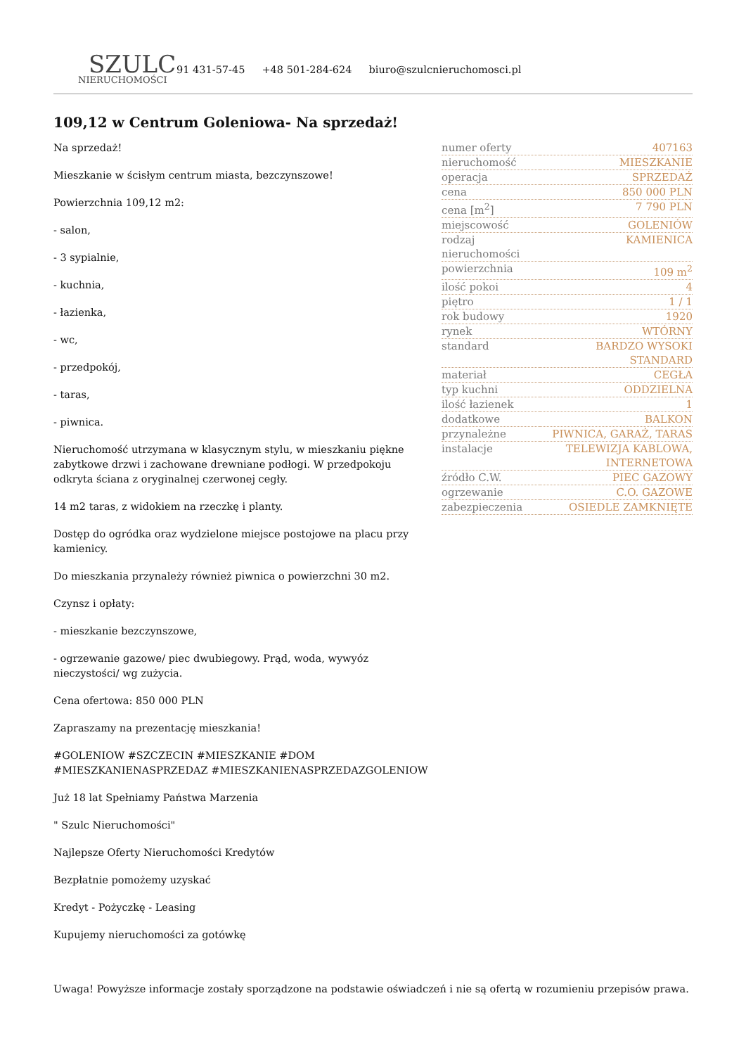SZULC
NIERUCHOMOŚCI
91 431-57-45 +48 501-284-624 biuro@szulcnieruchomosci.pl
109,12 w Centrum Goleniowa- Na sprzedaż!
Na sprzedaż!
Mieszkanie w ścisłym centrum miasta, bezczynszowe!
Powierzchnia 109,12 m2:
- salon,
- 3 sypialnie,
- kuchnia,
- łazienka,
- wc,
- przedpokój,
- taras,
- piwnica.
Nieruchomość utrzymana w klasycznym stylu, w mieszkaniu piękne zabytkowe drzwi i zachowane drewniane podłogi. W przedpokoju odkryta ściana z oryginalnej czerwonej cegły.
14 m2 taras, z widokiem na rzeczkę i planty.
Dostęp do ogródka oraz wydzielone miejsce postojowe na placu przy kamienicy.
Do mieszkania przynależy również piwnica o powierzchni 30 m2.
Czynsz i opłaty:
- mieszkanie bezczynszowe,
- ogrzewanie gazowe/ piec dwubiegowy. Prąd, woda, wywyóz nieczystości/ wg zużycia.
Cena ofertowa: 850 000 PLN
Zapraszamy na prezentację mieszkania!
#GOLENIOW #SZCZECIN #MIESZKANIE #DOM #MIESZKANIENASPRZEDAZ #MIESZKANIENASPRZEDAZGOLENIOW
Już 18 lat Spełniamy Państwa Marzenia
" Szulc Nieruchomości"
Najlepsze Oferty Nieruchomości Kredytów
Bezpłatnie pomożemy uzyskać
Kredyt - Pożyczkę - Leasing
Kupujemy nieruchomości za gotówkę
| numer oferty | 407163 |
| nieruchomość | MIESZKANIE |
| operacja | SPRZEDAŻ |
| cena | 850 000 PLN |
| cena [m<sup>2</sup>] | 7 790 PLN |
| miejscowość | GOLENIÓW |
| rodzaj nieruchomości | KAMIENICA |
| powierzchnia | 109 m<sup>2</sup> |
| ilość pokoi | 4 |
| piętro | 1 / 1 |
| rok budowy | 1920 |
| rynek | WTÓRNY |
| standard | BARDZO WYSOKI STANDARD |
| materiał | CEGŁA |
| typ kuchni | ODDZIELNA |
| ilość łazienek | 1 |
| dodatkowe | BALKON |
| przynależne | PIWNICA, GARAŻ, TARAS |
| instalacje | TELEWIZJA KABLOWA, INTERNETOWA |
| źródło C.W. | PIEC GAZOWY |
| ogrzewanie | C.O. GAZOWE |
| zabezpieczenia | OSIEDLE ZAMKNIĘTE |
Uwaga! Powyższe informacje zostały sporządzone na podstawie oświadczeń i nie są ofertą w rozumieniu przepisów prawa.